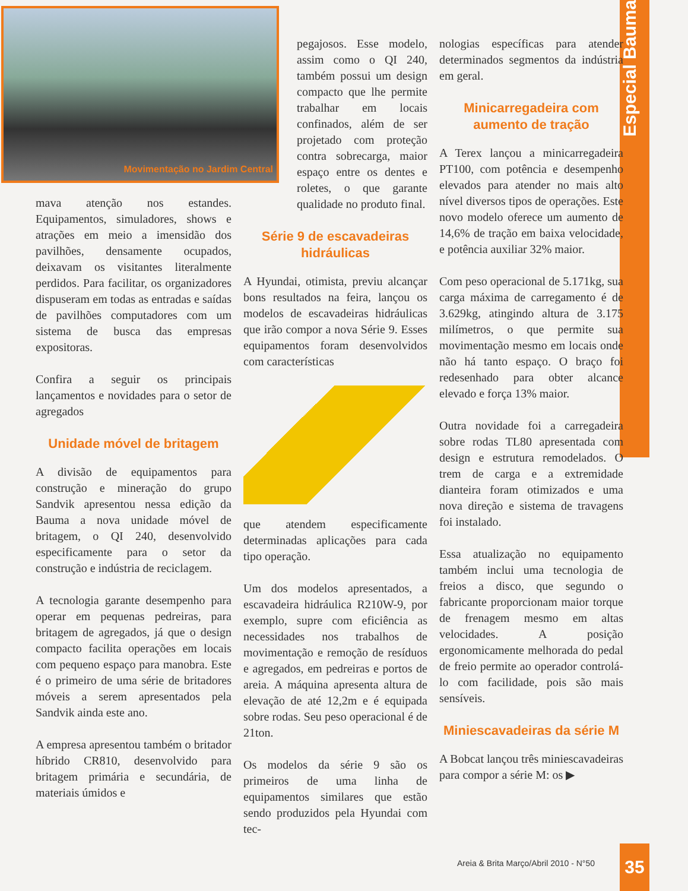Especial Bauma
Movimentação no Jardim Central
mava atenção nos estandes. Equipamentos, simuladores, shows e atrações em meio a imensidão dos pavilhões, densamente ocupados, deixavam os visitantes literalmente perdidos. Para facilitar, os organizadores dispuseram em todas as entradas e saídas de pavilhões computadores com um sistema de busca das empresas expositoras.
Confira a seguir os principais lançamentos e novidades para o setor de agregados
Unidade móvel de britagem
A divisão de equipamentos para construção e mineração do grupo Sandvik apresentou nessa edição da Bauma a nova unidade móvel de britagem, o QI 240, desenvolvido especificamente para o setor da construção e indústria de reciclagem.
A tecnologia garante desempenho para operar em pequenas pedreiras, para britagem de agregados, já que o design compacto facilita operações em locais com pequeno espaço para manobra. Este é o primeiro de uma série de britadores móveis a serem apresentados pela Sandvik ainda este ano.
A empresa apresentou também o britador híbrido CR810, desenvolvido para britagem primária e secundária, de materiais úmidos e
pegajosos. Esse modelo, assim como o QI 240, também possui um design compacto que lhe permite trabalhar em locais confinados, além de ser projetado com proteção contra sobrecarga, maior espaço entre os dentes e roletes, o que garante qualidade no produto final.
Série 9 de escavadeiras hidráulicas
A Hyundai, otimista, previu alcançar bons resultados na feira, lançou os modelos de escavadeiras hidráulicas que irão compor a nova Série 9. Esses equipamentos foram desenvolvidos com características
que atendem especificamente determinadas aplicações para cada tipo operação.
Um dos modelos apresentados, a escavadeira hidráulica R210W-9, por exemplo, supre com eficiência as necessidades nos trabalhos de movimentação e remoção de resíduos e agregados, em pedreiras e portos de areia. A máquina apresenta altura de elevação de até 12,2m e é equipada sobre rodas. Seu peso operacional é de 21ton.
Os modelos da série 9 são os primeiros de uma linha de equipamentos similares que estão sendo produzidos pela Hyundai com tec-
nologias específicas para atender determinados segmentos da indústria em geral.
Minicarregadeira com aumento de tração
A Terex lançou a minicarregadeira PT100, com potência e desempenho elevados para atender no mais alto nível diversos tipos de operações. Este novo modelo oferece um aumento de 14,6% de tração em baixa velocidade, e potência auxiliar 32% maior.
Com peso operacional de 5.171kg, sua carga máxima de carregamento é de 3.629kg, atingindo altura de 3.175 milímetros, o que permite sua movimentação mesmo em locais onde não há tanto espaço. O braço foi redesenhado para obter alcance elevado e força 13% maior.
Outra novidade foi a carregadeira sobre rodas TL80 apresentada com design e estrutura remodelados. O trem de carga e a extremidade dianteira foram otimizados e uma nova direção e sistema de travagens foi instalado.
Essa atualização no equipamento também inclui uma tecnologia de freios a disco, que segundo o fabricante proporcionam maior torque de frenagem mesmo em altas velocidades. A posição ergonomicamente melhorada do pedal de freio permite ao operador controlá-lo com facilidade, pois são mais sensíveis.
Miniescavadeiras da série M
A Bobcat lançou três miniescavadeiras para compor a série M: os ▶
Areia & Brita Março/Abril 2010 - N°50
35